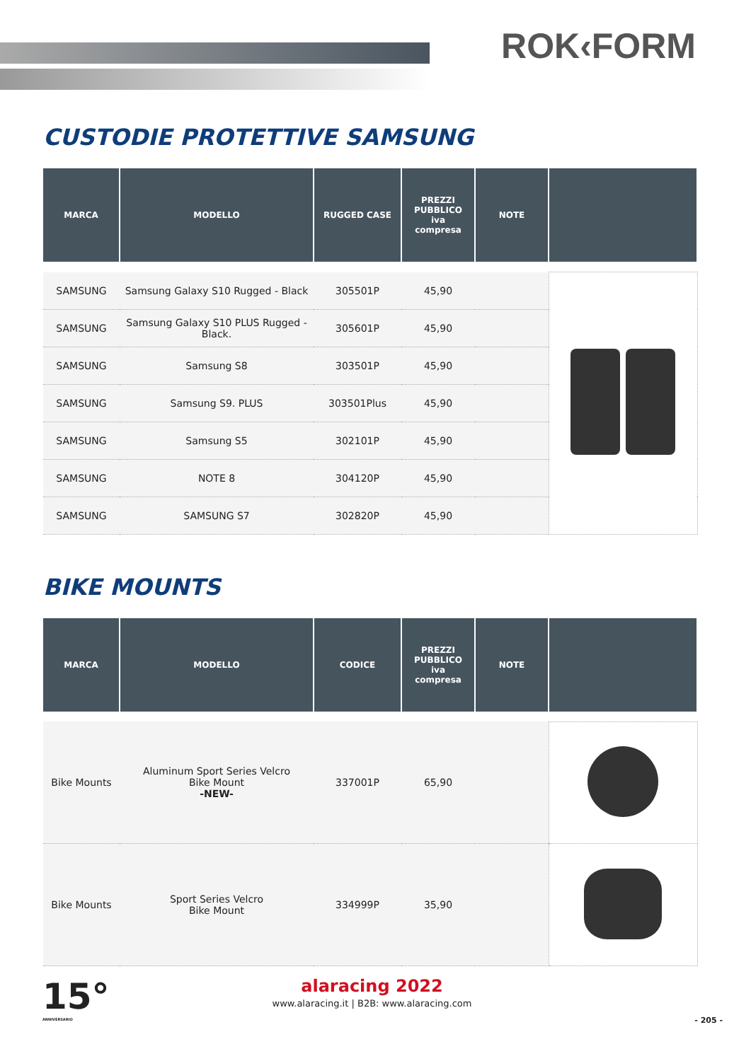ROK‹FORM
CUSTODIE PROTETTIVE SAMSUNG
| MARCA | MODELLO | RUGGED CASE | PREZZI PUBBLICO iva compresa | NOTE | |
| --- | --- | --- | --- | --- | --- |
| SAMSUNG | Samsung Galaxy S10 Rugged - Black | 305501P | 45,90 | | |
| SAMSUNG | Samsung Galaxy S10 PLUS Rugged - Black. | 305601P | 45,90 | | |
| SAMSUNG | Samsung S8 | 303501P | 45,90 | | |
| SAMSUNG | Samsung S9. PLUS | 303501Plus | 45,90 | | |
| SAMSUNG | Samsung S5 | 302101P | 45,90 | | |
| SAMSUNG | NOTE 8 | 304120P | 45,90 | | |
| SAMSUNG | SAMSUNG S7 | 302820P | 45,90 | | |
BIKE MOUNTS
| MARCA | MODELLO | CODICE | PREZZI PUBBLICO iva compresa | NOTE | |
| --- | --- | --- | --- | --- | --- |
| Bike Mounts | Aluminum Sport Series Velcro Bike Mount -NEW- | 337001P | 65,90 | | |
| Bike Mounts | Sport Series Velcro Bike Mount | 334999P | 35,90 | | |
15°
ANNIVERSARIO
alaracing 2022
www.alaracing.it | B2B: www.alaracing.com
- 205 -